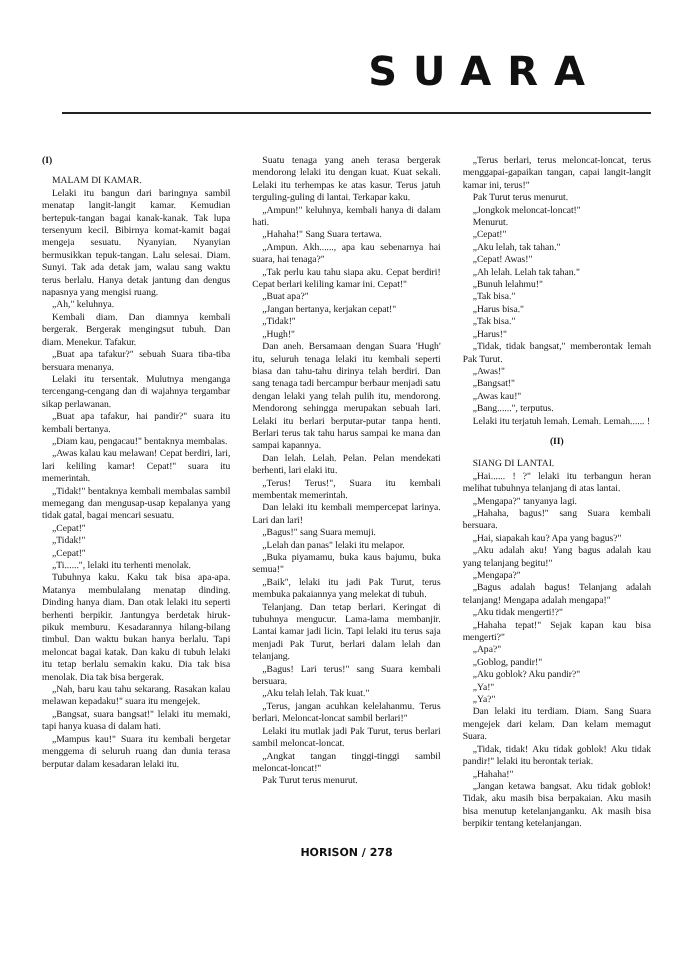SUARA
(I)
MALAM DI KAMAR.
Lelaki itu bangun dari baringnya sambil menatap langit-langit kamar. Kemudian bertepuk-tangan bagai kanak-kanak. Tak lupa tersenyum kecil. Bibirnya komat-kamit bagai mengeja sesuatu. Nyanyian. Nyanyian bermusikkan tepuk-tangan. Lalu selesai. Diam. Sunyi. Tak ada detak jam, walau sang waktu terus berlalu. Hanya detak jantung dan dengus napasnya yang mengisi ruang.
„Ah," keluhnya.
Kembali diam. Dan diamnya kembali bergerak. Bergerak mengingsut tubuh. Dan diam. Menekur. Tafakur.
„Buat apa tafakur?" sebuah Suara tiba-tiba bersuara menanya.
Lelaki itu tersentak. Mulutnya menganga tercengang-cengang dan di wajahnya tergambar sikap perlawanan.
„Buat apa tafakur, hai pandir?" suara itu kembali bertanya.
„Diam kau, pengacau!" bentaknya membalas.
„Awas kalau kau melawan! Cepat berdiri, lari, lari keliling kamar! Cepat!" suara itu memerintah.
„Tidak!" bentaknya kembali membalas sambil memegang dan mengusap-usap kepalanya yang tidak gatal, bagai mencari sesuatu.
„Cepat!"
„Tidak!"
„Cepat!"
„Ti......", lelaki itu terhenti menolak.
Tubuhnya kaku. Kaku tak bisa apa-apa. Matanya membulalang menatap dinding. Dinding hanya diam. Dan otak lelaki itu seperti berhenti berpikir. Jantungya berdetak hiruk-pikuk memburu. Kesadarannya hilang-bilang timbul. Dan waktu bukan hanya berlalu. Tapi meloncat bagai katak. Dan kaku di tubuh lelaki itu tetap berlalu semakin kaku. Dia tak bisa menolak. Dia tak bisa bergerak.
„Nah, baru kau tahu sekarang. Rasakan kalau melawan kepadaku!" suara itu mengejek.
„Bangsat, suara bangsat!" lelaki itu memaki, tapi hanya kuasa di dalam hati.
„Mampus kau!" Suara itu kembali bergetar menggema di seluruh ruang dan dunia terasa berputar dalam kesadaran lelaki itu.
Suatu tenaga yang aneh terasa bergerak mendorong lelaki itu dengan kuat. Kuat sekali. Lelaki itu terhempas ke atas kasur. Terus jatuh terguling-guling di lantai. Terkapar kaku.
„Ampun!" keluhnya, kembali hanya di dalam hati.
„Hahaha!" Sang Suara tertawa.
„Ampun. Akh......, apa kau sebenarnya hai suara, hai tenaga?"
„Tak perlu kau tahu siapa aku. Cepat berdiri! Cepat berlari keliling kamar ini. Cepat!"
„Buat apa?"
„Jangan bertanya, kerjakan cepat!"
„Tidak!"
„Hugh!"
Dan aneh. Bersamaan dengan Suara 'Hugh' itu, seluruh tenaga lelaki itu kembali seperti biasa dan tahu-tahu dirinya telah berdiri. Dan sang tenaga tadi bercampur berbaur menjadi satu dengan lelaki yang telah pulih itu, mendorong. Mendorong sehingga merupakan sebuah lari. Lelaki itu berlari berputar-putar tanpa henti. Berlari terus tak tahu harus sampai ke mana dan sampai kapannya.
Dan lelah. Lelah. Pelan. Pelan mendekati berhenti, lari elaki itu.
„Terus! Terus!", Suara itu kembali membentak memerintah.
Dan lelaki itu kembali mempercepat larinya. Lari dan lari!
„Bagus!" sang Suara memuji.
„Lelah dan panas" lelaki itu melapor.
„Buka piyamamu, buka kaus bajumu, buka semua!"
„Baik", lelaki itu jadi Pak Turut, terus membuka pakaiannya yang melekat di tubuh.
Telanjang. Dan tetap berlari. Keringat di tubuhnya mengucur. Lama-lama membanjir. Lantai kamar jadi licin. Tapi lelaki itu terus saja menjadi Pak Turut, berlari dalam lelah dan telanjang.
„Bagus! Lari terus!" sang Suara kembali bersuara.
„Aku telah lelah. Tak kuat."
„Terus, jangan acuhkan kelelahanmu. Terus berlari. Meloncat-loncat sambil berlari!"
Lelaki itu mutlak jadi Pak Turut, terus berlari sambil meloncat-loncat.
„Angkat tangan tinggi-tinggi sambil meloncat-loncat!"
Pak Turut terus menurut.
„Terus berlari, terus meloncat-loncat, terus menggapai-gapaikan tangan, capai langit-langit kamar ini, terus!"
Pak Turut terus menurut.
„Jongkok meloncat-loncat!"
Menurut.
„Cepat!"
„Aku lelah, tak tahan."
„Cepat! Awas!"
„Ah lelah. Lelah tak tahan."
„Bunuh lelahmu!"
„Tak bisa."
„Harus bisa."
„Tak bisa."
„Harus!"
„Tidak, tidak bangsat," memberontak lemah Pak Turut.
„Awas!"
„Bangsat!"
„Awas kau!"
„Bang......", terputus.
Lelaki itu terjatuh lemah. Lemah. Lemah...... !
(II)
SIANG DI LANTAI.
„Hai...... ! ?" lelaki itu terbangun heran melihat tubuhnya telanjang di atas lantai.
„Mengapa?" tanyanya lagi.
„Hahaha, bagus!" sang Suara kembali bersuara.
„Hai, siapakah kau? Apa yang bagus?"
„Aku adalah aku! Yang bagus adalah kau yang telanjang begitu!"
„Mengapa?"
„Bagus adalah bagus! Telanjang adalah telanjang! Mengapa adalah mengapa!"
„Aku tidak mengerti!?"
„Hahaha tepat!" Sejak kapan kau bisa mengerti?"
„Apa?"
„Goblog, pandir!"
„Aku goblok? Aku pandir?"
„Ya!"
„Ya?"
Dan lelaki itu terdiam. Diam. Sang Suara mengejek dari kelam. Dan kelam memagut Suara.
„Tidak, tidak! Aku tidak goblok! Aku tidak pandir!" lelaki itu berontak teriak.
„Hahaha!"
„Jangan ketawa bangsat. Aku tidak goblok! Tidak, aku masih bisa berpakaian. Aku masih bisa menutup ketelanjanganku. Ak masih bisa berpikir tentang ketelanjangan.
HORISON / 278